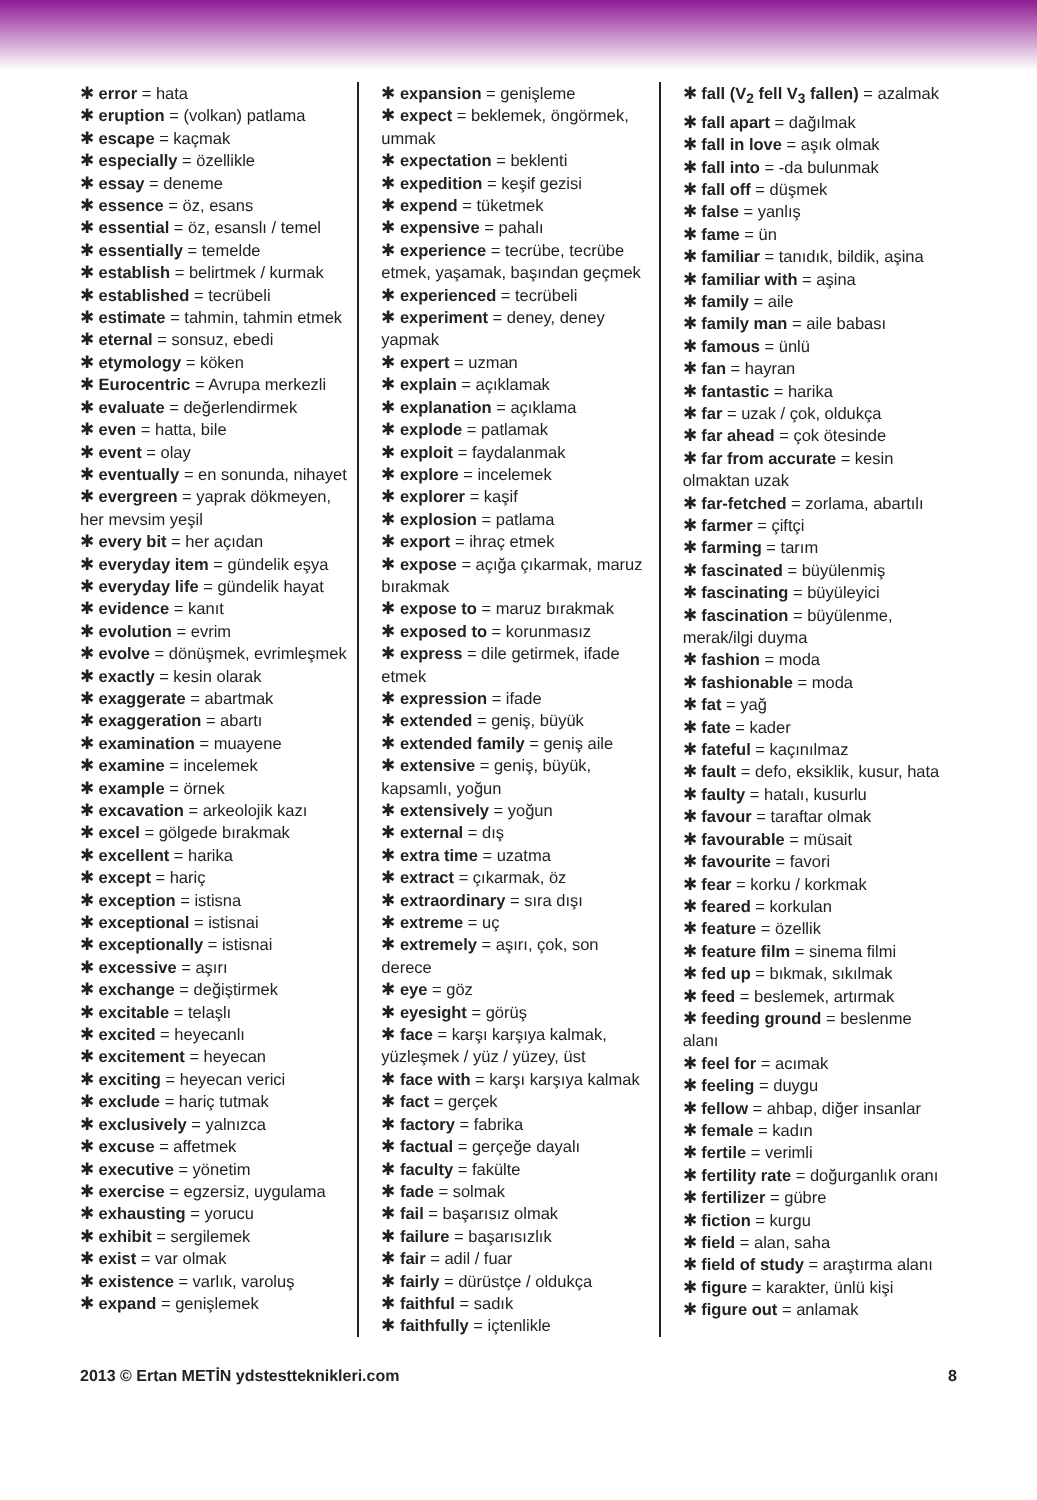✱ error = hata
✱ eruption = (volkan) patlama
✱ escape = kaçmak
✱ especially = özellikle
✱ essay = deneme
✱ essence = öz, esans
✱ essential = öz, esanslı / temel
✱ essentially = temelde
✱ establish = belirtmek / kurmak
✱ established = tecrübeli
✱ estimate = tahmin, tahmin etmek
✱ eternal = sonsuz, ebedi
✱ etymology = köken
✱ Eurocentric = Avrupa merkezli
✱ evaluate = değerlendirmek
✱ even = hatta, bile
✱ event = olay
✱ eventually = en sonunda, nihayet
✱ evergreen = yaprak dökmeyen, her mevsim yeşil
✱ every bit = her açıdan
✱ everyday item = gündelik eşya
✱ everyday life = gündelik hayat
✱ evidence = kanıt
✱ evolution = evrim
✱ evolve = dönüşmek, evrimleşmek
✱ exactly = kesin olarak
✱ exaggerate = abartmak
✱ exaggeration = abartı
✱ examination = muayene
✱ examine = incelemek
✱ example = örnek
✱ excavation = arkeolojik kazı
✱ excel = gölgede bırakmak
✱ excellent = harika
✱ except = hariç
✱ exception = istisna
✱ exceptional = istisnai
✱ exceptionally = istisnai
✱ excessive = aşırı
✱ exchange = değiştirmek
✱ excitable = telaşlı
✱ excited = heyecanlı
✱ excitement = heyecan
✱ exciting = heyecan verici
✱ exclude = hariç tutmak
✱ exclusively = yalnızca
✱ excuse = affetmek
✱ executive = yönetim
✱ exercise = egzersiz, uygulama
✱ exhausting = yorucu
✱ exhibit = sergilemek
✱ exist = var olmak
✱ existence = varlık, varoluş
✱ expand = genişlemek
✱ expansion = genişleme
✱ expect = beklemek, öngörmek, ummak
✱ expectation = beklenti
✱ expedition = keşif gezisi
✱ expend = tüketmek
✱ expensive = pahalı
✱ experience = tecrübe, tecrübe etmek, yaşamak, başından geçmek
✱ experienced = tecrübeli
✱ experiment = deney, deney yapmak
✱ expert = uzman
✱ explain = açıklamak
✱ explanation = açıklama
✱ explode = patlamak
✱ exploit = faydalanmak
✱ explore = incelemek
✱ explorer = kaşif
✱ explosion = patlama
✱ export = ihraç etmek
✱ expose = açığa çıkarmak, maruz bırakmak
✱ expose to = maruz bırakmak
✱ exposed to = korunmasız
✱ express = dile getirmek, ifade etmek
✱ expression = ifade
✱ extended = geniş, büyük
✱ extended family = geniş aile
✱ extensive = geniş, büyük, kapsamlı, yoğun
✱ extensively = yoğun
✱ external = dış
✱ extra time = uzatma
✱ extract = çıkarmak, öz
✱ extraordinary = sıra dışı
✱ extreme = uç
✱ extremely = aşırı, çok, son derece
✱ eye = göz
✱ eyesight = görüş
✱ face = karşı karşıya kalmak, yüzleşmek / yüz / yüzey, üst
✱ face with = karşı karşıya kalmak
✱ fact = gerçek
✱ factory = fabrika
✱ factual = gerçeğe dayalı
✱ faculty = fakülte
✱ fade = solmak
✱ fail = başarısız olmak
✱ failure = başarısızlık
✱ fair = adil / fuar
✱ fairly = dürüstçe / oldukça
✱ faithful = sadık
✱ faithfully = içtenlikle
✱ fall (V<sub>2</sub> fell V<sub>3</sub> fallen) = azalmak
✱ fall apart = dağılmak
✱ fall in love = aşık olmak
✱ fall into = -da bulunmak
✱ fall off = düşmek
✱ false = yanlış
✱ fame = ün
✱ familiar = tanıdık, bildik, aşina
✱ familiar with = aşina
✱ family = aile
✱ family man = aile babası
✱ famous = ünlü
✱ fan = hayran
✱ fantastic = harika
✱ far = uzak / çok, oldukça
✱ far ahead = çok ötesinde
✱ far from accurate = kesin olmaktan uzak
✱ far-fetched = zorlama, abartılı
✱ farmer = çiftçi
✱ farming = tarım
✱ fascinated = büyülenmiş
✱ fascinating = büyüleyici
✱ fascination = büyülenme, merak/ilgi duyma
✱ fashion = moda
✱ fashionable = moda
✱ fat = yağ
✱ fate = kader
✱ fateful = kaçınılmaz
✱ fault = defo, eksiklik, kusur, hata
✱ faulty = hatalı, kusurlu
✱ favour = taraftar olmak
✱ favourable = müsait
✱ favourite = favori
✱ fear = korku / korkmak
✱ feared = korkulan
✱ feature = özellik
✱ feature film = sinema filmi
✱ fed up = bıkmak, sıkılmak
✱ feed = beslemek, artırmak
✱ feeding ground = beslenme alanı
✱ feel for = acımak
✱ feeling = duygu
✱ fellow = ahbap, diğer insanlar
✱ female = kadın
✱ fertile = verimli
✱ fertility rate = doğurganlık oranı
✱ fertilizer = gübre
✱ fiction = kurgu
✱ field = alan, saha
✱ field of study = araştırma alanı
✱ figure = karakter, ünlü kişi
✱ figure out = anlamak
2013 © Ertan METİN ydstestteknikleri.com 8